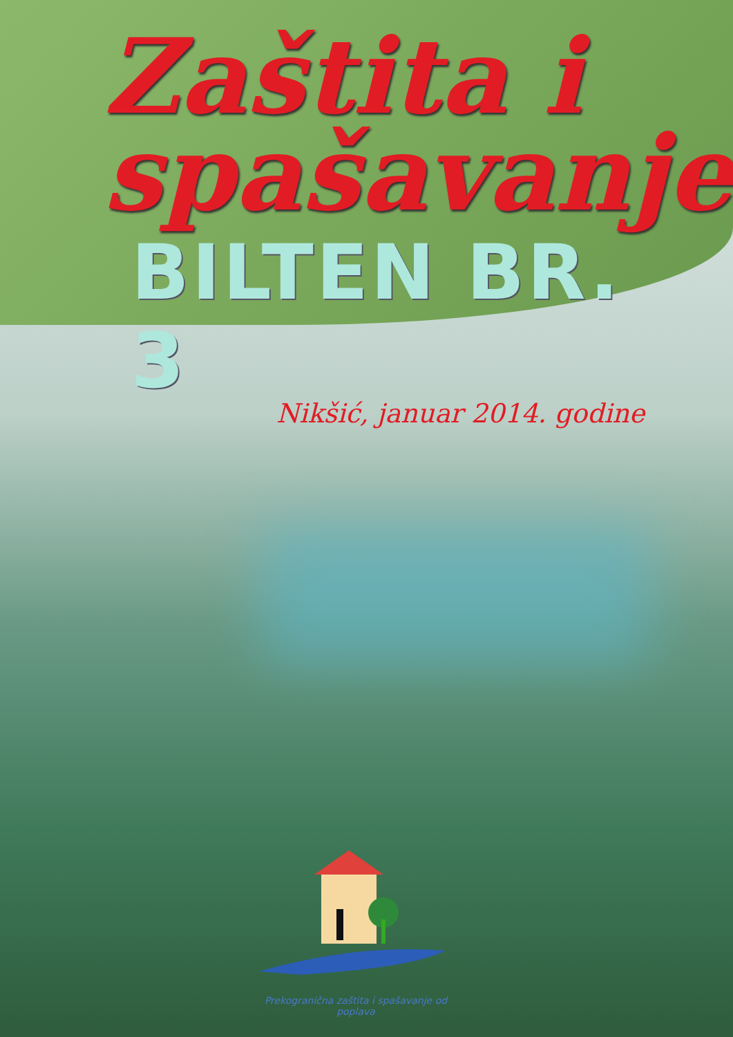Zaštita i
spašavanje
BILTEN BR. 3
Nikšić, januar 2014. godine
Prekogranična zaštita i spašavanje od poplava